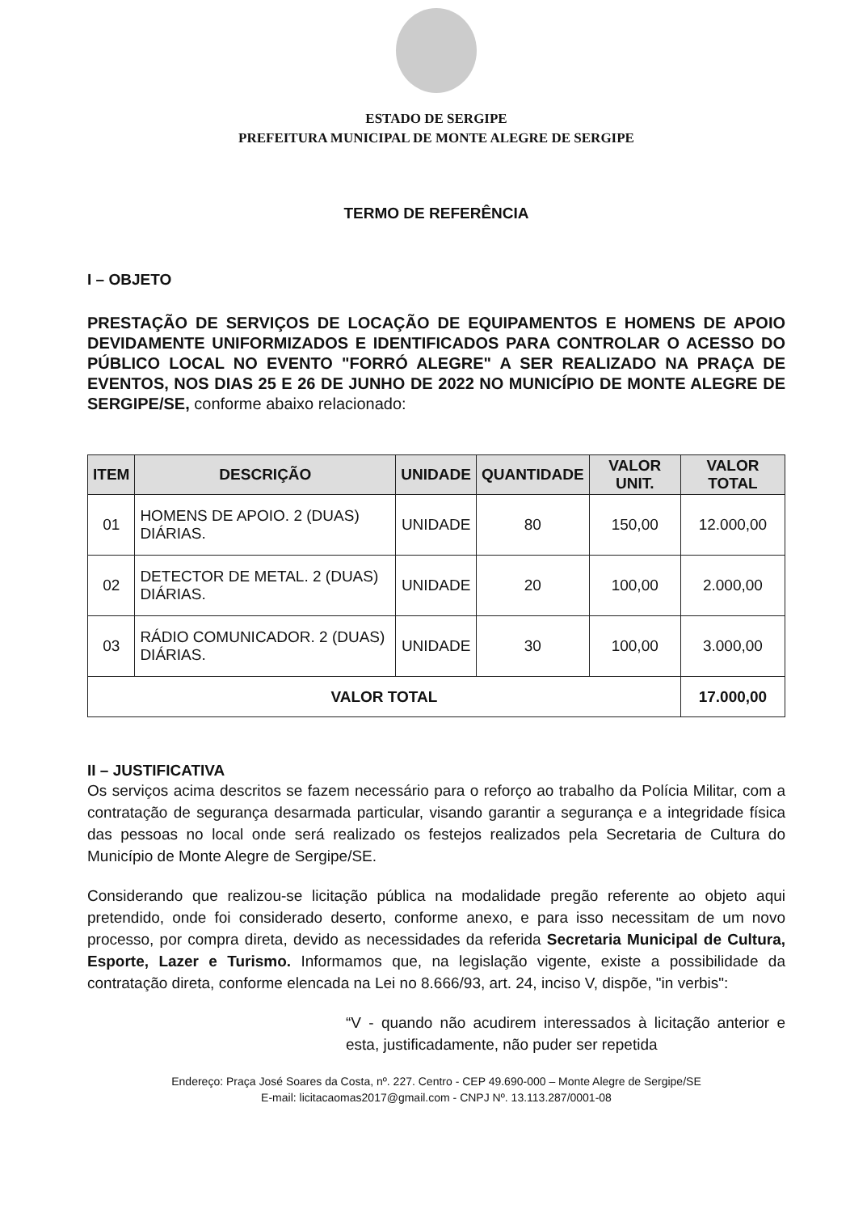ESTADO DE SERGIPE
PREFEITURA MUNICIPAL DE MONTE ALEGRE DE SERGIPE
TERMO DE REFERÊNCIA
I – OBJETO
PRESTAÇÃO DE SERVIÇOS DE LOCAÇÃO DE EQUIPAMENTOS E HOMENS DE APOIO DEVIDAMENTE UNIFORMIZADOS E IDENTIFICADOS PARA CONTROLAR O ACESSO DO PÚBLICO LOCAL NO EVENTO "FORRÓ ALEGRE" A SER REALIZADO NA PRAÇA DE EVENTOS, NOS DIAS 25 E 26 DE JUNHO DE 2022 NO MUNICÍPIO DE MONTE ALEGRE DE SERGIPE/SE, conforme abaixo relacionado:
| ITEM | DESCRIÇÃO | UNIDADE | QUANTIDADE | VALOR UNIT. | VALOR TOTAL |
| --- | --- | --- | --- | --- | --- |
| 01 | HOMENS DE APOIO. 2 (DUAS) DIÁRIAS. | UNIDADE | 80 | 150,00 | 12.000,00 |
| 02 | DETECTOR DE METAL. 2 (DUAS) DIÁRIAS. | UNIDADE | 20 | 100,00 | 2.000,00 |
| 03 | RÁDIO COMUNICADOR. 2 (DUAS) DIÁRIAS. | UNIDADE | 30 | 100,00 | 3.000,00 |
| VALOR TOTAL | | | | | 17.000,00 |
II – JUSTIFICATIVA
Os serviços acima descritos se fazem necessário para o reforço ao trabalho da Polícia Militar, com a contratação de segurança desarmada particular, visando garantir a segurança e a integridade física das pessoas no local onde será realizado os festejos realizados pela Secretaria de Cultura do Município de Monte Alegre de Sergipe/SE.
Considerando que realizou-se licitação pública na modalidade pregão referente ao objeto aqui pretendido, onde foi considerado deserto, conforme anexo, e para isso necessitam de um novo processo, por compra direta, devido as necessidades da referida Secretaria Municipal de Cultura, Esporte, Lazer e Turismo. Informamos que, na legislação vigente, existe a possibilidade da contratação direta, conforme elencada na Lei no 8.666/93, art. 24, inciso V, dispõe, "in verbis":
“V - quando não acudirem interessados à licitação anterior e esta, justificadamente, não puder ser repetida
Endereço: Praça José Soares da Costa, nº. 227. Centro - CEP 49.690-000 – Monte Alegre de Sergipe/SE
E-mail: licitacaomas2017@gmail.com - CNPJ Nº. 13.113.287/0001-08